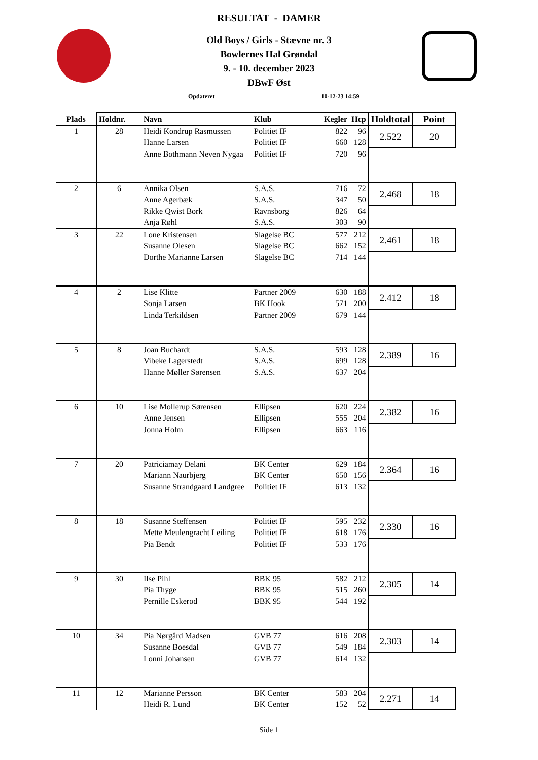RESULTAT - DAMER
Old Boys / Girls - Stævne nr. 3
Bowlernes Hal Grøndal
9. - 10. december 2023
DBwF Øst
Opdateret 10-12-23 14:59
| Plads | Holdnr. | Navn | Klub | Kegler | Hcp | Holdtotal | Point |
| --- | --- | --- | --- | --- | --- | --- | --- |
| 1 | 28 | Heidi Kondrup Rasmussen | Politiet IF | 822 | 96 | 2.522 | 20 |
| | | Hanne Larsen | Politiet IF | 660 | 128 | | |
| | | Anne Bothmann Neven Nygaa | Politiet IF | 720 | 96 | | |
| 2 | 6 | Annika Olsen | S.A.S. | 716 | 72 | 2.468 | 18 |
| | | Anne Agerbæk | S.A.S. | 347 | 50 | | |
| | | Rikke Qwist Bork | Ravnsborg | 826 | 64 | | |
| | | Anja Røhl | S.A.S. | 303 | 90 | | |
| 3 | 22 | Lone Kristensen | Slagelse BC | 577 | 212 | 2.461 | 18 |
| | | Susanne Olesen | Slagelse BC | 662 | 152 | | |
| | | Dorthe Marianne Larsen | Slagelse BC | 714 | 144 | | |
| 4 | 2 | Lise Klitte | Partner 2009 | 630 | 188 | 2.412 | 18 |
| | | Sonja Larsen | BK Hook | 571 | 200 | | |
| | | Linda Terkildsen | Partner 2009 | 679 | 144 | | |
| 5 | 8 | Joan Buchardt | S.A.S. | 593 | 128 | 2.389 | 16 |
| | | Vibeke Lagerstedt | S.A.S. | 699 | 128 | | |
| | | Hanne Møller Sørensen | S.A.S. | 637 | 204 | | |
| 6 | 10 | Lise Mollerup Sørensen | Ellipsen | 620 | 224 | 2.382 | 16 |
| | | Anne Jensen | Ellipsen | 555 | 204 | | |
| | | Jonna Holm | Ellipsen | 663 | 116 | | |
| 7 | 20 | Patriciamay Delani | BK Center | 629 | 184 | 2.364 | 16 |
| | | Mariann Naurbjerg | BK Center | 650 | 156 | | |
| | | Susanne Strandgaard Landgree | Politiet IF | 613 | 132 | | |
| 8 | 18 | Susanne Steffensen | Politiet IF | 595 | 232 | 2.330 | 16 |
| | | Mette Meulengracht Leiling | Politiet IF | 618 | 176 | | |
| | | Pia Bendt | Politiet IF | 533 | 176 | | |
| 9 | 30 | Ilse Pihl | BBK 95 | 582 | 212 | 2.305 | 14 |
| | | Pia Thyge | BBK 95 | 515 | 260 | | |
| | | Pernille Eskerod | BBK 95 | 544 | 192 | | |
| 10 | 34 | Pia Nørgård Madsen | GVB 77 | 616 | 208 | 2.303 | 14 |
| | | Susanne Boesdal | GVB 77 | 549 | 184 | | |
| | | Lonni Johansen | GVB 77 | 614 | 132 | | |
| 11 | 12 | Marianne Persson | BK Center | 583 | 204 | 2.271 | 14 |
| | | Heidi R. Lund | BK Center | 152 | 52 | | |
Side 1